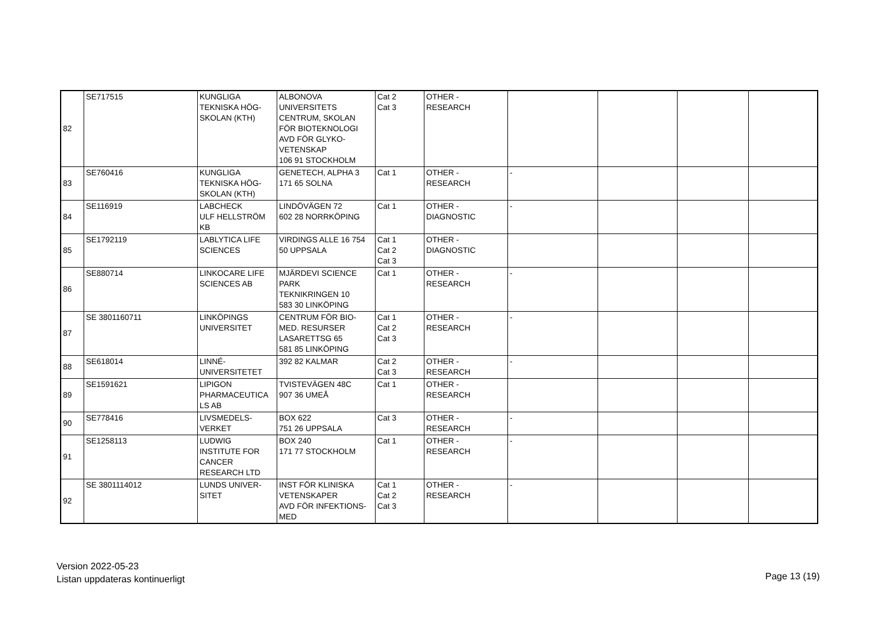| 82 | SE717515 | KUNGLIGA TEKNISKA HÖG- SKOLAN (KTH) | ALBONOVA UNIVERSITETS CENTRUM, SKOLAN FÖR BIOTEKNOLOGI AVD FÖR GLYKO- VETENSKAP 106 91 STOCKHOLM | Cat 2 Cat 3 | OTHER - RESEARCH | | | | |
| 83 | SE760416 | KUNGLIGA TEKNISKA HÖG- SKOLAN (KTH) | GENETECH, ALPHA 3 171 65 SOLNA | Cat 1 | OTHER - RESEARCH | - | | | |
| 84 | SE116919 | LABCHECK ULF HELLSTRÖM KB | LINDÖVÄGEN 72 602 28 NORRKÖPING | Cat 1 | OTHER - DIAGNOSTIC | - | | | |
| 85 | SE1792119 | LABLYTICA LIFE SCIENCES | VIRDINGS ALLE 16 754 50 UPPSALA | Cat 1 Cat 2 Cat 3 | OTHER - DIAGNOSTIC | | | | |
| 86 | SE880714 | LINKOCARE LIFE SCIENCES AB | MJÄRDEVI SCIENCE PARK TEKNIKRINGEN 10 583 30 LINKÖPING | Cat 1 | OTHER - RESEARCH | - | | | |
| 87 | SE 3801160711 | LINKÖPINGS UNIVERSITET | CENTRUM FÖR BIO- MED. RESURSER LASARETTSG 65 581 85 LINKÖPING | Cat 1 Cat 2 Cat 3 | OTHER - RESEARCH | - | | | |
| 88 | SE618014 | LINNÉ- UNIVERSITETET | 392 82 KALMAR | Cat 2 Cat 3 | OTHER - RESEARCH | - | | | |
| 89 | SE1591621 | LIPIGON PHARMACEUTICA LS AB | TVISTEVÄGEN 48C 907 36 UMEÅ | Cat 1 | OTHER - RESEARCH | | | | |
| 90 | SE778416 | LIVSMEDELS- VERKET | BOX 622 751 26 UPPSALA | Cat 3 | OTHER - RESEARCH | - | | | |
| 91 | SE1258113 | LUDWIG INSTITUTE FOR CANCER RESEARCH LTD | BOX 240 171 77 STOCKHOLM | Cat 1 | OTHER - RESEARCH | - | | | |
| 92 | SE 3801114012 | LUNDS UNIVER- SITET | INST FÖR KLINISKA VETENSKAPER AVD FÖR INFEKTIONS- MED | Cat 1 Cat 2 Cat 3 | OTHER - RESEARCH | - | | | |
Version 2022-05-23
Listan uppdateras kontinuerligt
Page 13 (19)